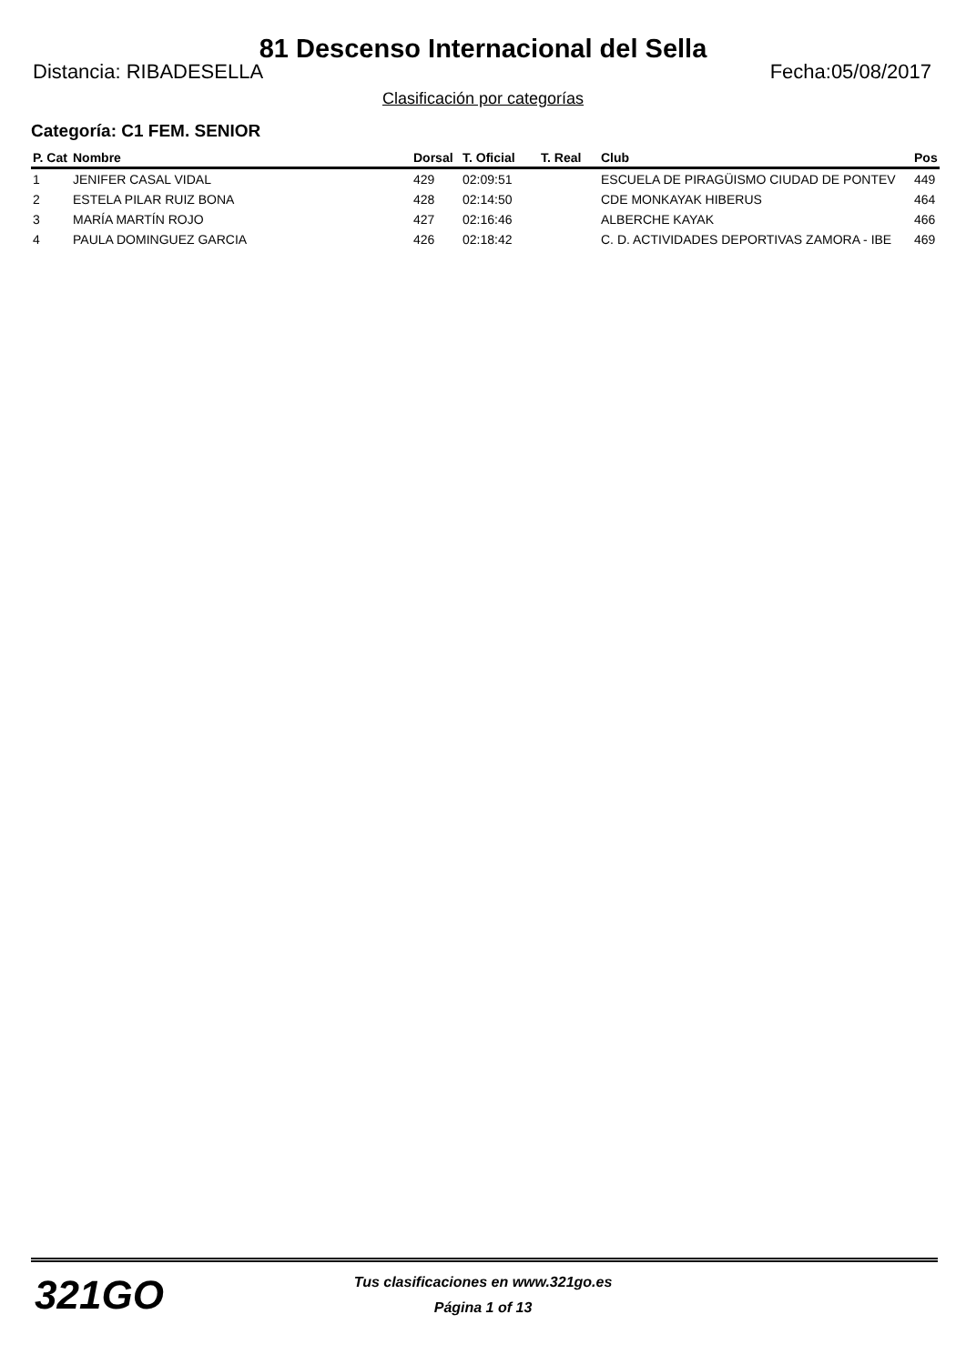81 Descenso Internacional del Sella
Distancia: RIBADESELLA Fecha:05/08/2017
Clasificación por categorías
Categoría: C1 FEM. SENIOR
| P. Cat | Nombre | Dorsal | T. Oficial | T. Real | Club | Pos |
| --- | --- | --- | --- | --- | --- | --- |
| 1 | JENIFER CASAL VIDAL | 429 | 02:09:51 | | ESCUELA DE PIRAGÜISMO CIUDAD DE PONTEV | 449 |
| 2 | ESTELA PILAR RUIZ BONA | 428 | 02:14:50 | | CDE MONKAYAK HIBERUS | 464 |
| 3 | MARÍA MARTÍN ROJO | 427 | 02:16:46 | | ALBERCHE KAYAK | 466 |
| 4 | PAULA DOMINGUEZ GARCIA | 426 | 02:18:42 | | C. D. ACTIVIDADES DEPORTIVAS ZAMORA - IBE | 469 |
321GO
Tus clasificaciones en www.321go.es
Página 1 of 13